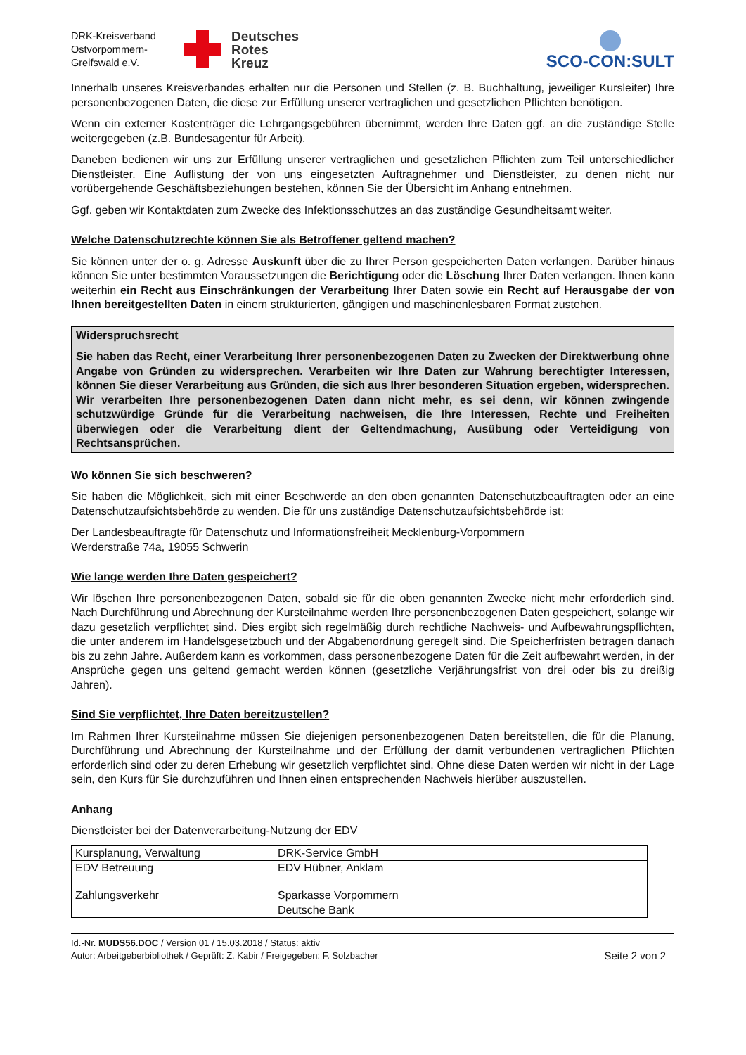DRK-Kreisverband Ostvorpommern-Greifswald e.V.
Deutsches
Rotes
Kreuz
SCO-CON:SULT
Innerhalb unseres Kreisverbandes erhalten nur die Personen und Stellen (z. B. Buchhaltung, jeweiliger Kursleiter) Ihre personenbezogenen Daten, die diese zur Erfüllung unserer vertraglichen und gesetzlichen Pflichten benötigen.
Wenn ein externer Kostenträger die Lehrgangsgebühren übernimmt, werden Ihre Daten ggf. an die zuständige Stelle weitergegeben (z.B. Bundesagentur für Arbeit).
Daneben bedienen wir uns zur Erfüllung unserer vertraglichen und gesetzlichen Pflichten zum Teil unterschiedlicher Dienstleister. Eine Auflistung der von uns eingesetzten Auftragnehmer und Dienstleister, zu denen nicht nur vorübergehende Geschäftsbeziehungen bestehen, können Sie der Übersicht im Anhang entnehmen.
Ggf. geben wir Kontaktdaten zum Zwecke des Infektionsschutzes an das zuständige Gesundheitsamt weiter.
Welche Datenschutzrechte können Sie als Betroffener geltend machen?
Sie können unter der o. g. Adresse Auskunft über die zu Ihrer Person gespeicherten Daten verlangen. Darüber hinaus können Sie unter bestimmten Voraussetzungen die Berichtigung oder die Löschung Ihrer Daten verlangen. Ihnen kann weiterhin ein Recht aus Einschränkungen der Verarbeitung Ihrer Daten sowie ein Recht auf Herausgabe der von Ihnen bereitgestellten Daten in einem strukturierten, gängigen und maschinenlesbaren Format zustehen.
Widerspruchsrecht
Sie haben das Recht, einer Verarbeitung Ihrer personenbezogenen Daten zu Zwecken der Direktwerbung ohne Angabe von Gründen zu widersprechen. Verarbeiten wir Ihre Daten zur Wahrung berechtigter Interessen, können Sie dieser Verarbeitung aus Gründen, die sich aus Ihrer besonderen Situation ergeben, widersprechen. Wir verarbeiten Ihre personenbezogenen Daten dann nicht mehr, es sei denn, wir können zwingende schutzwürdige Gründe für die Verarbeitung nachweisen, die Ihre Interessen, Rechte und Freiheiten überwiegen oder die Verarbeitung dient der Geltendmachung, Ausübung oder Verteidigung von Rechtsansprüchen.
Wo können Sie sich beschweren?
Sie haben die Möglichkeit, sich mit einer Beschwerde an den oben genannten Datenschutzbeauftragten oder an eine Datenschutzaufsichtsbehörde zu wenden. Die für uns zuständige Datenschutzaufsichtsbehörde ist:
Der Landesbeauftragte für Datenschutz und Informationsfreiheit Mecklenburg-Vorpommern
Werderstraße 74a, 19055 Schwerin
Wie lange werden Ihre Daten gespeichert?
Wir löschen Ihre personenbezogenen Daten, sobald sie für die oben genannten Zwecke nicht mehr erforderlich sind. Nach Durchführung und Abrechnung der Kursteilnahme werden Ihre personenbezogenen Daten gespeichert, solange wir dazu gesetzlich verpflichtet sind. Dies ergibt sich regelmäßig durch rechtliche Nachweis- und Aufbewahrungspflichten, die unter anderem im Handelsgesetzbuch und der Abgabenordnung geregelt sind. Die Speicherfristen betragen danach bis zu zehn Jahre. Außerdem kann es vorkommen, dass personenbezogene Daten für die Zeit aufbewahrt werden, in der Ansprüche gegen uns geltend gemacht werden können (gesetzliche Verjährungsfrist von drei oder bis zu dreißig Jahren).
Sind Sie verpflichtet, Ihre Daten bereitzustellen?
Im Rahmen Ihrer Kursteilnahme müssen Sie diejenigen personenbezogenen Daten bereitstellen, die für die Planung, Durchführung und Abrechnung der Kursteilnahme und der Erfüllung der damit verbundenen vertraglichen Pflichten erforderlich sind oder zu deren Erhebung wir gesetzlich verpflichtet sind. Ohne diese Daten werden wir nicht in der Lage sein, den Kurs für Sie durchzuführen und Ihnen einen entsprechenden Nachweis hierüber auszustellen.
Anhang
Dienstleister bei der Datenverarbeitung-Nutzung der EDV
| Kursplanung, Verwaltung | DRK-Service GmbH |
| EDV Betreuung | EDV Hübner, Anklam |
| Zahlungsverkehr | Sparkasse Vorpommern Deutsche Bank |
Id.-Nr. MUDS56.DOC / Version 01 / 15.03.2018 / Status: aktiv
Autor: Arbeitgeberbibliothek / Geprüft: Z. Kabir / Freigegeben: F. Solzbacher
Seite 2 von 2